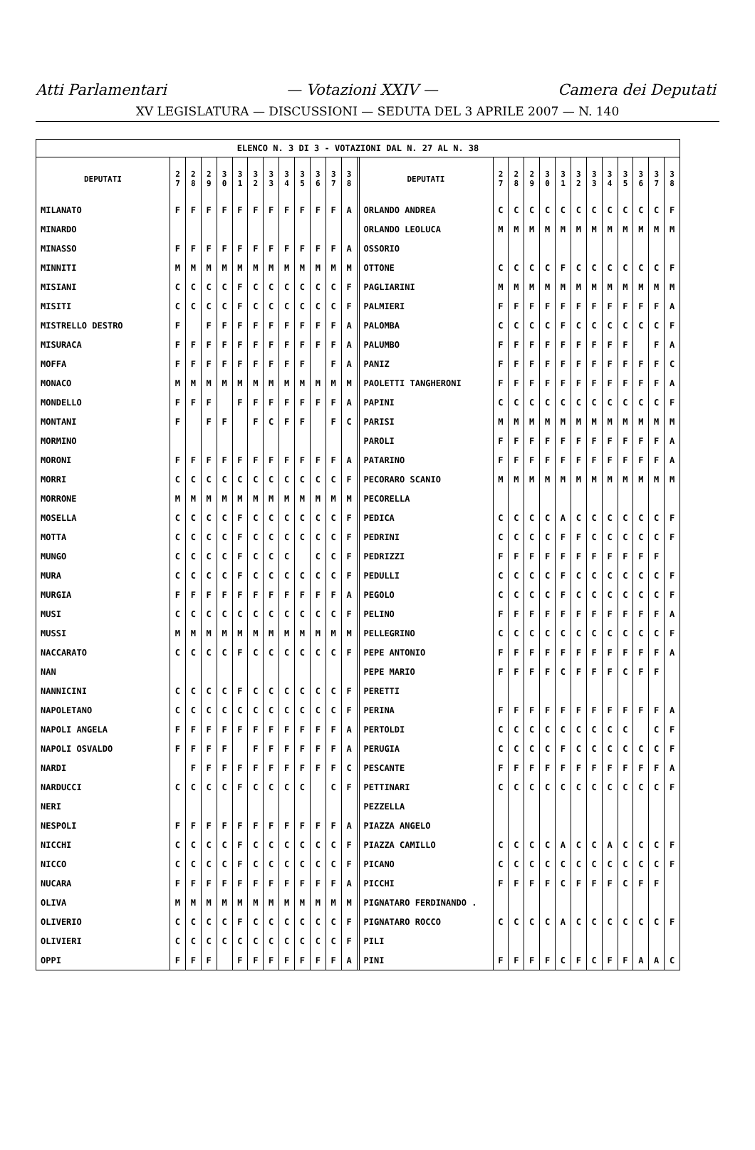Atti Parlamentari — Votazioni XXIV — Camera dei Deputati
XV LEGISLATURA — DISCUSSIONI — SEDUTA DEL 3 APRILE 2007 — N. 140
| ELENCO N. 3 DI 3 - VOTAZIONI DAL N. 27 AL N. 38 | | | | | | | | | | | | | | | | | | | | | | | | | | |
| DEPUTATI | 2 7 | 2 8 | 2 9 | 3 0 | 3 1 | 3 2 | 3 3 | 3 4 | 3 5 | 3 6 | 3 7 | 3 8 | | DEPUTATI | 2 7 | 2 8 | 2 9 | 3 0 | 3 1 | 3 2 | 3 3 | 3 4 | 3 5 | 3 6 | 3 7 | 3 8 |
| MILANATO | F | F | F | F | F | F | F | F | F | F | F | A | | ORLANDO ANDREA | C | C | C | C | C | C | C | C | C | C | C | F |
| MINARDO | | | | | | | | | | | | | | ORLANDO LEOLUCA | M | M | M | M | M | M | M | M | M | M | M | M |
| MINASSO | F | F | F | F | F | F | F | F | F | F | F | A | | OSSORIO | | | | | | | | | | | | |
| MINNITI | M | M | M | M | M | M | M | M | M | M | M | M | | OTTONE | C | C | C | C | F | C | C | C | C | C | C | F |
| MISIANI | C | C | C | C | F | C | C | C | C | C | C | F | | PAGLIARINI | M | M | M | M | M | M | M | M | M | M | M | M |
| MISITI | C | C | C | C | F | C | C | C | C | C | C | F | | PALMIERI | F | F | F | F | F | F | F | F | F | F | F | A |
| MISTRELLO DESTRO | F | | F | F | F | F | F | F | F | F | F | A | | PALOMBA | C | C | C | C | F | C | C | C | C | C | C | F |
| MISURACA | F | F | F | F | F | F | F | F | F | F | F | A | | PALUMBO | F | F | F | F | F | F | F | F | F | | F | A |
| MOFFA | F | F | F | F | F | F | F | F | F | | F | A | | PANIZ | F | F | F | F | F | F | F | F | F | F | F | C |
| MONACO | M | M | M | M | M | M | M | M | M | M | M | M | | PAOLETTI TANGHERONI | F | F | F | F | F | F | F | F | F | F | F | A |
| MONDELLO | F | F | F | | F | F | F | F | F | F | F | A | | PAPINI | C | C | C | C | C | C | C | C | C | C | C | F |
| MONTANI | F | | F | F | | F | C | F | F | | F | C | | PARISI | M | M | M | M | M | M | M | M | M | M | M | M |
| MORMINO | | | | | | | | | | | | | | PAROLI | F | F | F | F | F | F | F | F | F | F | F | A |
| MORONI | F | F | F | F | F | F | F | F | F | F | F | A | | PATARINO | F | F | F | F | F | F | F | F | F | F | F | A |
| MORRI | C | C | C | C | C | C | C | C | C | C | C | F | | PECORARO SCANIO | M | M | M | M | M | M | M | M | M | M | M | M |
| MORRONE | M | M | M | M | M | M | M | M | M | M | M | M | | PECORELLA | | | | | | | | | | | | |
| MOSELLA | C | C | C | C | F | C | C | C | C | C | C | F | | PEDICA | C | C | C | C | A | C | C | C | C | C | C | F |
| MOTTA | C | C | C | C | F | C | C | C | C | C | C | F | | PEDRINI | C | C | C | C | F | F | C | C | C | C | C | F |
| MUNGO | C | C | C | C | F | C | C | C | | C | C | F | | PEDRIZZI | F | F | F | F | F | F | F | F | F | F | F | |
| MURA | C | C | C | C | F | C | C | C | C | C | C | F | | PEDULLI | C | C | C | C | F | C | C | C | C | C | C | F |
| MURGIA | F | F | F | F | F | F | F | F | F | F | F | A | | PEGOLO | C | C | C | C | F | C | C | C | C | C | C | F |
| MUSI | C | C | C | C | C | C | C | C | C | C | C | F | | PELINO | F | F | F | F | F | F | F | F | F | F | F | A |
| MUSSI | M | M | M | M | M | M | M | M | M | M | M | M | | PELLEGRINO | C | C | C | C | C | C | C | C | C | C | C | F |
| NACCARATO | C | C | C | C | F | C | C | C | C | C | C | F | | PEPE ANTONIO | F | F | F | F | F | F | F | F | F | F | F | A |
| NAN | | | | | | | | | | | | | | PEPE MARIO | F | F | F | F | C | F | F | F | C | F | F | |
| NANNICINI | C | C | C | C | F | C | C | C | C | C | C | F | | PERETTI | | | | | | | | | | | | |
| NAPOLETANO | C | C | C | C | C | C | C | C | C | C | C | F | | PERINA | F | F | F | F | F | F | F | F | F | F | F | A |
| NAPOLI ANGELA | F | F | F | F | F | F | F | F | F | F | F | A | | PERTOLDI | C | C | C | C | C | C | C | C | C | | C | F |
| NAPOLI OSVALDO | F | F | F | F | | F | F | F | F | F | F | A | | PERUGIA | C | C | C | C | F | C | C | C | C | C | C | F |
| NARDI | | F | F | F | F | F | F | F | F | F | F | C | | PESCANTE | F | F | F | F | F | F | F | F | F | F | F | A |
| NARDUCCI | C | C | C | C | F | C | C | C | C | | C | F | | PETTINARI | C | C | C | C | C | C | C | C | C | C | C | F |
| NERI | | | | | | | | | | | | | | PEZZELLA | | | | | | | | | | | | |
| NESPOLI | F | F | F | F | F | F | F | F | F | F | F | A | | PIAZZA ANGELO | | | | | | | | | | | | |
| NICCHI | C | C | C | C | F | C | C | C | C | C | C | F | | PIAZZA CAMILLO | C | C | C | C | A | C | C | A | C | C | C | F |
| NICCO | C | C | C | C | F | C | C | C | C | C | C | F | | PICANO | C | C | C | C | C | C | C | C | C | C | C | F |
| NUCARA | F | F | F | F | F | F | F | F | F | F | F | A | | PICCHI | F | F | F | F | C | F | F | F | C | F | F | |
| OLIVA | M | M | M | M | M | M | M | M | M | M | M | M | | PIGNATARO FERDINANDO . | | | | | | | | | | | | |
| OLIVERIO | C | C | C | C | F | C | C | C | C | C | C | F | | PIGNATARO ROCCO | C | C | C | C | A | C | C | C | C | C | C | F |
| OLIVIERI | C | C | C | C | C | C | C | C | C | C | C | F | | PILI | | | | | | | | | | | | |
| OPPI | F | F | F | | F | F | F | F | F | F | F | A | | PINI | F | F | F | F | C | F | C | F | F | A | A | C |